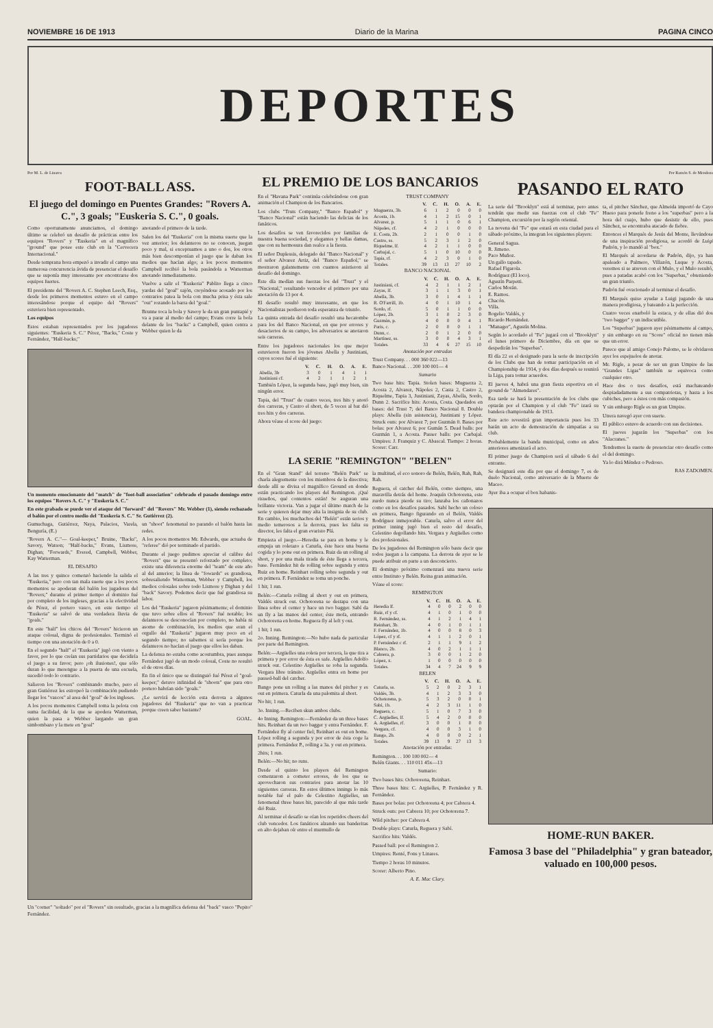NOVIEMBRE 16 DE 1913 Diario de la Marina PAGINA CINCO
DEPORTES
Por M. L. de Linares
FOOT-BALL ASS.
El juego del domingo en Puentes Grandes: "Rovers A. C.", 3 goals; "Euskeria S. C.", 0 goals.
Como oportunamente anunciamos, el domingo último se celebró un desafío de prácticas entre los equipos "Rovers" y "Euskeria" en el magnífico "ground" que posee este club en la "Cervecera Internacional."
Desde temprana hora empezó a invadir el campo una numerosa concurrencia ávida de presenciar el desafío que se suponía muy interesante por encontrarse dos equipos fuertes.
El presidente del "Rovers A. C. Stephen Leech, Esq., desde los primeros momentos estuvo en el campo interesándose porque el equipo del "Rovers" estuviera bien representado.
Los equipos
Estos estaban representados por los jugadores siguientes: "Euskeria S. C." Pérez, "Backs," Coste y Fernández, "Half-backs;"
anotando el primero de la tarde.
Salen los del "Euskeria" con la misma suerte que la vez anterior; los delanteros no se conocen, juegan poco y mal, si exceptuamos a uno o dos, los otros más bien descomponían el juego que le daban los medios que hacían algo; a los pocos momentos Campbell recibió la bola pasándola a Watterman anotando inmediatamente.
Vuelve a salir el "Euskeria" Pablito llega a cinco yardas del "goal" sajón, creyéndose acosado por los contrarios patea la bola con mucha prisa y ésta sale "out" rozando la barra del "goal."
Brunne toca la bola y Sawoy le da un gran puntapié y va a parar al medio del campo; Evans corre la bola delante de los "backs" a Campbell, quien centra a Webber quien le da
Un momento emocionante del "match" de "foot-ball association" celebrado el pasado domingo entre los equipos "Rovers A. C." y "Euskeria S. C."
En este grabado se puede ver el ataque del "forward" del "Rovers" Mr. Webber (1), siendo rechazado el balón por el centro medio del "Euskeria S. C." Sr. Gutiérrez (2).
Gumuchaga, Gutiérrez, Naya, Palacios, Varela, Benguría, (E.)
"Rovers A. C."— Goal-keeper," Bruine, "Backs", Savory, Watson; "Half-backs," Evans, Lismore, Dighan; "Forwards," Evered, Campbell, Webber, Kay Watterman.
EL DESAFIO
A las tres y quince comenzó haciendo la salida el "Euskeria," pero con tan mala suerte que a los pocos momentos se apoderan del balón los jugadores del "Rovers;" durante el primer tiempo el dominio fué por completo de los ingleses, gracias a la efectividad de Pérez, el portero vasco, en este tiempo el "Euskeria" se salvó de una verdadera lluvia de "goals."
En este "half" los chicos del "Rovers" hicieron un ataque colosal, digna de profesionales. Terminó el tiempo con una anotación de 0 a 0.
En el segundo "half" el "Euskeria" jugó con viento a favor, por lo que creían sus partidarios que decidiría el juego a su favor; pero ¡oh ilusiones!, que sólo duran lo que merengue a la puerta de una escuela, sucedió todo lo contrario.
Salieron los "Rovers" combinando mucho, pero el gran Gutiérrez les estropeó la combinación pudiendo llegar los "vascos" al area del "goal" de los ingleses.
A los pocos momentos Campbell toma la pelota con suma facilidad, de la que se apodera Watterman, quien la pasa a Webber largando un gran simbombazo y la mete en "goal"
un "shoot" fenomenal no parando el balón hasta las redes.
A los pocos momentos Mr. Edwards, que actuaba de "referee" dió por terminado el partido.
Durante el juego pudimos apreciar el calibre del "Rovers" que se presentó reforzado por completo; existe una diferencia enorme del "team" de este año al del anterior; la línea de "fowards" es grandiosa, sobresaliendo Watterman, Webber y Campbell, los medios colosales sobre todo Lismore y Dighan y del "back" Savory. Podemos decir que fué grandiosa su labor.
Los del "Euskeria" jugaron pésimamente; el dominio que tuvo sobre ellos el "Rovers" fué notable; los delanteros se desconocían por completo, no había ni asomo de combinación, los medios que eran el orgullo del "Euskeria" jugaron muy poco en el segundo tiempo; no sabemos si sería porque los delanteros no hacían el juego que ellos les daban.
La defensa no estaba como acostumbra, pues aunque Fernández jugó de un modo colosal, Coste no resultó el de otros días.
En fin el único que se distinguió fué Pérez el "goal-keeper;" detuvo infinidad de "shoots" que para otro portero habrían sido "goals."
¿Le servirá de lección esta derrota a algunos jugadores del "Euskeria" que no van a practicar porque creen saber bastante?
GOAL.
Un "corner" "soltado" por el "Rovers" sin resultado, gracias a la magnífica defensa del "back" vasco "Pepito" Fernández.
EL PREMIO DE LOS BANCARIOS
En el "Havana Park" continúa celebrándose con gran animación el Champion de los Bancarios.
Los clubs "Truts Company," "Banco Español" y "Banco Nacional" están haciendo las delicias de los fanáticos.
Los desafíos se ven favorecidos por familias de nuestra buena sociedad, y elegantes y bellas damas, que con su hermosura dan realce a la fiesta.
El señor Duplessis, delegado del "Banco Nacional" y el señor Alvarez Artiz, del "Banco Español," se mostraron galantemente con cuantos asistieron al desafío del domingo.
Este día medían sus fuerzas los del "Trust" y el "Nacional," resultando vencedor el primero por una anotación de 13 por 4.
El desafío resultó muy interesante, en que los Nacionalistas perdieron toda esperanza de triunfo.
La quinta entrada del desafío resultó una hecatombe para los del Banco Nacional, en que por errores y desaciertos de su campo, los adversarios se anotaron seis carreras.
Entre los jugadores nacionales los que mejor estuvieron fueron los jóvenes Abella y Justiniani, cuyos scores fué el siguiente:
| | V. | C. | H. | O. | A. | E. |
| --- | --- | --- | --- | --- | --- | --- |
| Abella, 3b | 3 | 0 | 1 | 4 | 1 | 1 |
| Justiniani cf. | 4 | 2 | 1 | 1 | 2 | 1 |
También López, la segunda base, jugó muy bien, sin ningún error.
Tapia, del "Trust" de cuatro veces, tres hits y anotó dos carreras, y Castro el short, de 5 veces al bat dió tres hits y dos carreras.
Ahora véase el score del juego:
TRUST COMPANY
| | V. | C. | H. | O. | A. | E. |
| --- | --- | --- | --- | --- | --- | --- |
| Muguerza, 3b. | 6 | 1 | 2 | 0 | 0 | 0 |
| Acosta, 1b. | 4 | 1 | 2 | 15 | 0 | 1 |
| Alvarez, p. | 5 | 1 | 1 | 0 | 6 | 1 |
| Nápoles, cf. | 4 | 2 | 1 | 0 | 0 | 0 |
| E. Costa, 2b. | 2 | 1 | 0 | 0 | 1 | 0 |
| Castro, ss. | 5 | 2 | 3 | 1 | 2 | 0 |
| Riquelme, lf. | 4 | 2 | 1 | 1 | 0 | 0 |
| Carbajal, c. | 5 | 1 | 0 | 10 | 0 | 0 |
| Tapia, rf. | 4 | 2 | 3 | 0 | 1 | 0 |
| Totales. | 39 | 13 | 13 | 27 | 10 | 2 |
BANCO NACIONAL
| | V. | C. | H. | O. | A. | E. |
| --- | --- | --- | --- | --- | --- | --- |
| Justiniani, cf. | 4 | 2 | 1 | 1 | 2 | 1 |
| Zayas, lf. | 3 | 1 | 1 | 3 | 0 | 1 |
| Abella, 3b. | 3 | 0 | 1 | 4 | 1 | 1 |
| R. O'Farrill, 1b. | 4 | 0 | 1 | 10 | 1 | 4 |
| Sordo, rf. | 5 | 0 | 1 | 1 | 0 | 0 |
| López, 2b. | 3 | 1 | 0 | 2 | 3 | 0 |
| Guzmán, p. | 4 | 0 | 0 | 0 | 4 | 1 |
| Paris, c. | 2 | 0 | 0 | 0 | 1 | 1 |
| Dunn, c. | 2 | 0 | 1 | 2 | 0 | 0 |
| Martínez, ss. | 3 | 0 | 0 | 4 | 3 | 1 |
| Totales. | 33 | 4 | 6 | 27 | 15 | 10 |
Anotación por entradas
Trust Company. . . 000 360 022—13
Banco Nacional. . . 200 100 001— 4
Sumario
Two base hits: Tapia. Stolen bases: Muguerza 2, Acosta 2, Alvarez, Nápoles 2, Casta 2, Castro 2, Riquelme, Tapia 3, Justiniani, Zayas, Abella, Sordo, Dunn 2. Sacrifice hits: Acosta, Costa. Quedados en bases: del Trust 7; del Banco Nacional 8. Double plays: Abella (sin asistencia), Justiniani y López. Struck outs: por Alvarez 7; por Guzmán 0. Bases por bolas: por Alvarez 6; por Gumán 5. Dead balls: por Guzmán 1, a Acosta. Passer balls: por Carbajal. Umpires: J. Franquiz y C. Abascal. Tiempo: 2 horas. Scorer: Carr.
LA SERIE "REMINGTON" "BELEN"
En el "Gran Stand" del terreno "Belén Park" se charla alegremente con los miembros de la directiva; desde allí se divisa el magnífico Ground en donde están practicando los players del Remington. ¡Qué risueños, qué contentos están! Se auguran una brillante victoria. Van a jugar el último match de la serie y quieren dejar muy alta la insignia de su club. En cambio, los muchachos del "Belén" están serios y medio temerosos a la derrota, pues les falta su director, les falta el gran evaristo Plá.
Empieza el juego.—Heredia se para en home y le empuja un roletazo a Caturla, éste hace una buena cogida y lo pone out en primera. Ruiz da un rolling al short, y por una mala tirada de éste llega a tercera, base. Fernández hit de rolling sobre segunda y entra Ruiz en home. Reinhart rolling sobre segunda y out en primera. F. Fernández se toma un ponche.
1 hit; 1 run.
Belén:—Caturla rolling al short y out en primera, Valdés struck out. Ochotorena se destapa con una línea sobre el center y hace un two bagger. Sabí da un fly a las manos del center; éste mofa, entrando Ochotorena en home. Reguera fly al left y out.
1 hit; 1 run.
2o. Inning. Remington:—No hubo nada de particular por parte del Remington.
Belén:—Argüelles una roleta por tercera, la que tira a primera y por error de ésta es safe. Argüelles Adolfo struck out. Celestino Argüelles se roba la segunda. Vergara libre tránsito. Argüelles entra en home por passed-ball del catcher.
Bango pone un rolling a las manos del pitcher y es out en primera. Caturla da una palomita al short.
No hit; 1 run.
3o. Inning.—Reciben skun ambos clubs.
4o Inning. Remington:—Fernández da un three bases hits. Reinhart da un two bagger y entra Fernández. F. Fernández fly al center fiel; Reinhart es out en home. López rolling a segunda y por error de ésta coge la primera. Fernández P., rolling a 3a. y out en primera.
2hits; 1 run.
Belén:—No hit; no runs.
Desde el quinto los players del Remington comenzaron a cometer errores, de los que se aprovecharon sus contrarios para anotar las 10 siguientes carreras. En estos últimos innings lo más notable fué el palo de Celestino Argüelles, un fenomenal three bases hit, parecido al que más tarde dió Ruiz.
Al terminar el desafío se oían los repetidos cheers del club vencedor. Los fanáticos alzando sus banderitas en alto dejaban oír entre el murmullo de
la multitud, el eco sonoro de Belén, Belén, Rah, Rah, Rah.
Reguera, el catcher del Belén, como siempre, una maravilla detrás del home. Joaquín Ochotorena, este zurdo nunca pierde su tiro; lanzaba los cañonazos como en los desafíos pasados. Sabí hecho un coloso en primera, Bango figurando en el Belén, Valdés Rodríguez inmejorable. Caturla, salvo el error del primer inning jugó bien el resto del desafío, Celestino degollando hits. Vergara y Argüelles como dos profesionales.
De los jugadores del Remington sólo baste decir que todos juegan a la campana. La derrota de ayer se le puede atribuir en parte a un desconcierto.
El domingo próximo comenzará una nueva serie entre Instituto y Belén. Reina gran animación.
Véase el score:
REMINGTON
| | V. | C. | H. | O. | A. | E. |
| --- | --- | --- | --- | --- | --- | --- |
| Heredia lf. | 4 | 0 | 0 | 2 | 0 | 0 |
| Ruiz, rf y cf. | 4 | 1 | 0 | 1 | 0 | 0 |
| R. Fernández, ss. | 4 | 1 | 2 | 1 | 4 | 1 |
| Reinhart, 3b. | 4 | 0 | 1 | 0 | 1 | 1 |
| F. Fernández, 1b. | 4 | 0 | 0 | 8 | 0 | 3 |
| López, cf y rf. | 4 | 1 | 1 | 2 | 0 | 1 |
| P. Fernández c rf. | 2 | 1 | 1 | 9 | 1 | 2 |
| Blanco, 2b. | 4 | 0 | 2 | 1 | 1 | 1 |
| Cabrera, p. | 3 | 0 | 0 | 1 | 2 | 0 |
| López, x. | 1 | 0 | 0 | 0 | 0 | 0 |
| Totales. | 34 | 4 | 7 | 24 | 9 | 9 |
BELEN
| | V. | C. | H. | O. | A. | E. |
| --- | --- | --- | --- | --- | --- | --- |
| Caturla, ss. | 5 | 2 | 0 | 2 | 3 | 1 |
| Valdés, 3b. | 4 | 1 | 2 | 3 | 3 | 0 |
| Ochotorena, p. | 5 | 3 | 2 | 0 | 0 | 1 |
| Sabí, 1b. | 4 | 2 | 3 | 11 | 1 | 0 |
| Reguera, c. | 5 | 1 | 0 | 7 | 3 | 0 |
| C. Argüelles, lf. | 5 | 4 | 2 | 0 | 0 | 0 |
| A. Argüelles, rf. | 3 | 0 | 0 | 1 | 0 | 0 |
| Vergara, cf. | 4 | 0 | 0 | 3 | 1 | 0 |
| Bango, 2b. | 4 | 0 | 0 | 0 | 2 | 1 |
| Totales. | 39 | 13 | 9 | 27 | 13 | 3 |
Anotación por entradas:
Remington. . . 100 100 002— 4
Belén Giants. . . 110 011 45x—13
Sumario:
Two bases hits: Ochotorena, Reinhart.
Three bases hits: C. Argüelles, P. Fernández y R. Fernández.
Bases por bolas: por Ochotorena 4; por Cabrera 4.
Struck outs: por Cabrera 10; por Ochotorena 7.
Wild pitcher: por Cabrera 4.
Double plays: Caturla, Reguera y Sabí.
Sacrifice hits: Valdés.
Passed ball: por el Remington 2.
Umpires: Renté, Fons y Linares.
Tiempo 2 horas 10 minutos.
Scorer: Alberto Pino.
A. E. Mac Clary.
Por Ramón S. de Mendoza
PASANDO EL RATO
La serie del "Brooklyn" está al terminar, pero antes tendrán que medir sus fuerzas con el club "Fe" Champion, excursión por la región oriental.
La novena del "Fe" que estará en esta ciudad para el sábado próximo, la integran los siguientes players:
General Sagua.
R. Jimeno.
Paco Muñoz.
Un gallo tapado.
Rafael Figarola.
Rodríguez (El loco).
Agustín Parpetti.
Carlos Morán.
E. Ramos.
Chacón.
Villa.
Rogelio Valdés, y
Ricardo Hernández.
"Manager", Agustín Molina.
Según lo acordado el "Fe" jugará con el "Brooklyn" el lunes primero de Diciembre, día en que se despedirán los "Superbas".
El día 22 es el designado para la serie de inscripción de los Clubs que han de tomar participación en el Championship de 1914, y dos días después se reunirá la Liga, para tomar acuerdos.
El jueves 4, habrá una gran fiesta esportiva en el ground de "Almendares".
Esa tarde se hará la presentación de los clubs que optarán por el Champion y el club "Fe" izará su bandera championable de 1913.
Este acto revestirá gran importancia pues los 33 harán un acto de demostración de simpatías a su club.
Probablemente la banda municipal, como en años anteriores amenizará el acto.
El primer juego de Champion será el sábado 6 del entrante.
Se designará este día por que el domingo 7, es de duelo Nacional, como aniversario de la Muerte de Maceo.
Ayer iba a ocupar el box habanis-
ta, el pitcher Sánchez, que Almeida importó de Cayo Hueso para ponerle freno a los "superbas" pero a la hora del cuajo, hubo que desistir de ello, pues Sánchez, se encontraba atacado de fiebre.
Entonces el Marqués de Jesús del Monte, llevándose de una inspiración prodigiosa, se acordó de Luigi Padrón, y lo mandó al "box."
El Marqués al acordarse de Padrón, dijo, ya han apaleado a Palmero, Villazón, Luque y Acosta, veremos si se atreven con el Mulo, y el Mulo resultó, pues a patadas acabó con los "Superbas," obteniendo un gran triunfo.
Padrón fué ovacionado al terminar el desafío.
El Marqués quiso ayudar a Luigi jugando de una manera prodigiosa, y bateando a la perfección.
Cuatro veces enarboló la estaca, y de ellas dió dos "two bagger" y un indiscutible.
Los "Superbas" jugaron ayer pésimamente al campo, y sin embargo en su "Score" oficial no tienen más que un error.
Parece que al amigo Conejo Palomo, se le olvidaron ayer los espejuelos de anotar.
Mr. Rigle, a pesar de ser un gran Umpire de las "Grandes Ligas" también se equivoca como cualquier otro.
Hace dos o tres desafíos, está machateando despiadadamente a sus compatriotas, y hasta a los cubiches, pero a éstos con más compasión.
Y sin embargo Rigle es un gran Umpire.
Utrera navegó ayer con suerte.
El público estuvo de acuerdo con sus decisiones.
El jueves jugarán los "Superbas" con los "Alacranes."
Tendremos la suerte de presenciar otro desafío como el del domingo.
Ya lo dirá Méndez o Pedroso.
RAS ZADOMEN.
HOME-RUN BAKER.
Famosa 3 base del "Philadelphia" y gran bateador, valuado en 100,000 pesos.